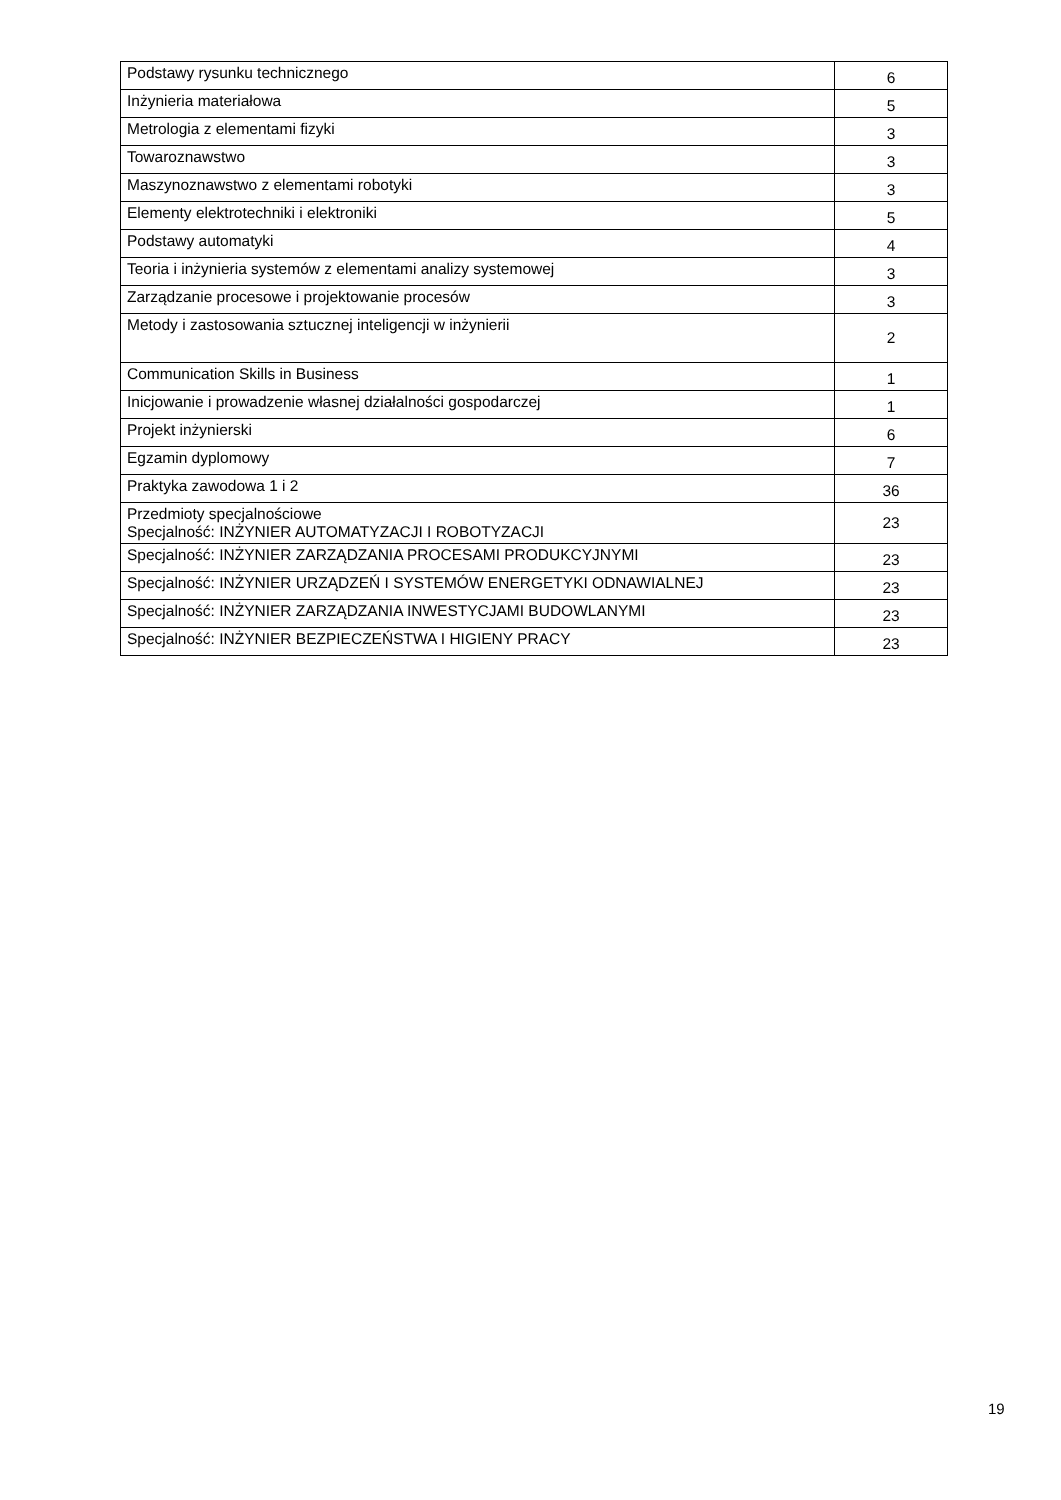| Podstawy rysunku technicznego | 6 |
| Inżynieria materiałowa | 5 |
| Metrologia z elementami fizyki | 3 |
| Towaroznawstwo | 3 |
| Maszynoznawstwo z elementami robotyki | 3 |
| Elementy elektrotechniki i elektroniki | 5 |
| Podstawy automatyki | 4 |
| Teoria i inżynieria systemów z elementami analizy systemowej | 3 |
| Zarządzanie procesowe i projektowanie procesów | 3 |
| Metody i zastosowania sztucznej inteligencji w inżynierii | 2 |
| Communication Skills in Business | 1 |
| Inicjowanie i prowadzenie własnej działalności gospodarczej | 1 |
| Projekt inżynierski | 6 |
| Egzamin dyplomowy | 7 |
| Praktyka zawodowa 1 i 2 | 36 |
| Przedmioty specjalnościowe Specjalność: INŻYNIER AUTOMATYZACJI I ROBOTYZACJI | 23 |
| Specjalność: INŻYNIER ZARZĄDZANIA PROCESAMI PRODUKCYJNYMI | 23 |
| Specjalność: INŻYNIER URZĄDZEŃ I SYSTEMÓW ENERGETYKI ODNAWIALNEJ | 23 |
| Specjalność: INŻYNIER ZARZĄDZANIA INWESTYCJAMI BUDOWLANYMI | 23 |
| Specjalność: INŻYNIER BEZPIECZEŃSTWA I HIGIENY PRACY | 23 |
19